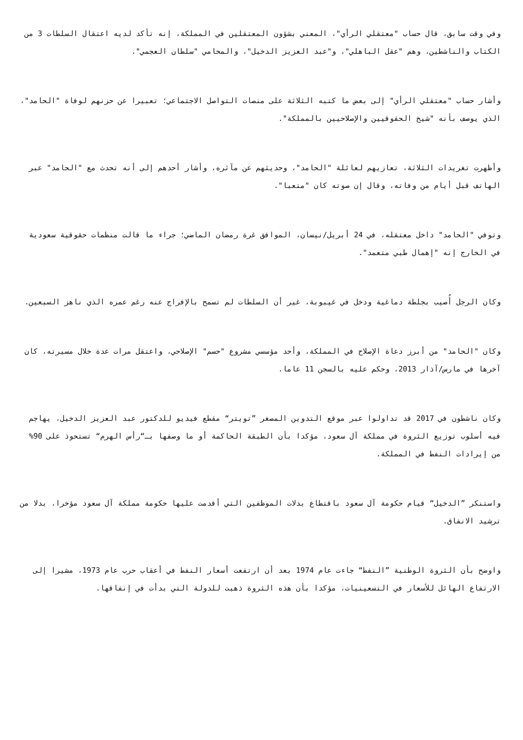وفي وقت سابق، قال حساب "معتقلي الرأي"، المعني بشؤون المعتقلين في المملكة، إنه تأكد لديه اعتقال السلطات 3 من الكتاب والناشطين، وهم "عقل الباهلي"، و"عبد العزيز الدخيل"، والمحامي "سلطان العجمي".
وأشار حساب "معتقلي الرأي" إلى بعض ما كتبه الثلاثة على منصات التواصل الاجتماعي؛ تعبيرا عن حزنهم لوفاة "الحامد"، الذي يوصف بأنه "شيخ الحقوقيين والإصلاحيين بالمملكة".
وأظهرت تغريدات الثلاثة، تعازيهم لعائلة "الحامد"، وحديثهم عن مآثره، وأشار أحدهم إلى أنه تحدث مع "الحامد" عبر الهاتف قبل أيام من وفاته، وقال إن صوته كان "متعبا".
وتوفي "الحامد" داخل معتقله، في 24 أبريل/نيسان، الموافق غرة رمضان الماضي؛ جراء ما قالت منظمات حقوقية سعودية في الخارج إنه "إهمال طبي متعمد".
وكان الرجل أُصيب بجلطة دماغية ودخل في غيبوبة، غير أن السلطات لم تسمح بالإفراج عنه رغم عمره الذي ناهز السبعين.
وكان "الحامد" من أبرز دعاة الإصلاح في المملكة، وأحد مؤسسي مشروع "حسم" الإصلاحي، واعتقل مرات عدة خلال مسيرته، كان آخرها في مارس/آذار 2013، وحكم عليه بالسجن 11 عاما.
وكان ناشطون في 2017 قد تداولوا عبر موقع التدوين المصغر ”تويتر“ مقطع فيديو للدكتور عبد العزيز الدخيل، يهاجم فيه أسلوب توزيع الثروة في مملكة آل سعود، مؤكدا بأن الطبقة الحاكمة أو ما وصفها بـ“رأس الهرم“ تستحوذ على 90% من إيرادات النفط في المملكة.
واستنكر ”الدخيل“ قيام حكومة آل سعود باقتطاع بدلات الموظفين التي أقدمت عليها حكومة مملكة آل سعود مؤخرا، بدلا من ترشيد الانفاق.
واوضح بأن الثروة الوطنية ”النفط“ جاءت عام 1974 بعد أن ارتفعت أسعار النفط في أعقاب حرب عام 1973، مشيرا إلى الارتفاع الهائل للأسعار في التسعينيات، مؤكدا بأن هذه الثروة ذهبت للدولة التي بدأت في إنفاقها.